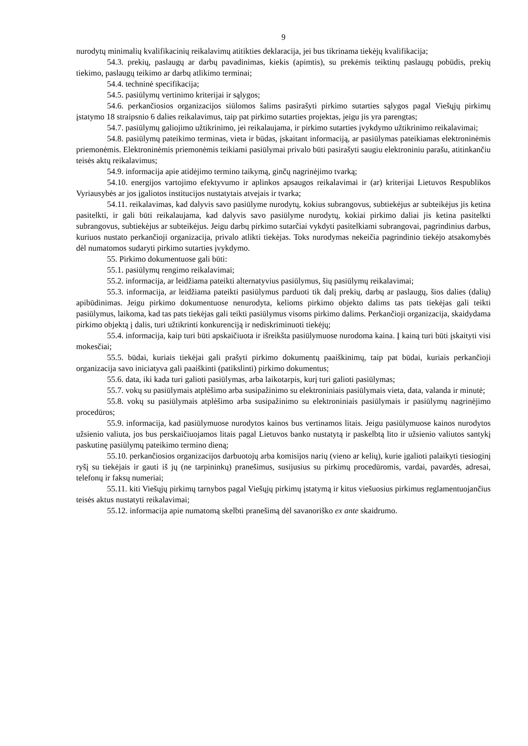9
nurodytų minimalių kvalifikacinių reikalavimų atitikties deklaracija, jei bus tikrinama tiekėjų kvalifikacija;
54.3. prekių, paslaugų ar darbų pavadinimas, kiekis (apimtis), su prekėmis teiktinų paslaugų pobūdis, prekių tiekimo, paslaugų teikimo ar darbų atlikimo terminai;
54.4. techninė specifikacija;
54.5. pasiūlymų vertinimo kriterijai ir sąlygos;
54.6. perkančiosios organizacijos siūlomos šalims pasirašyti pirkimo sutarties sąlygos pagal Viešųjų pirkimų įstatymo 18 straipsnio 6 dalies reikalavimus, taip pat pirkimo sutarties projektas, jeigu jis yra parengtas;
54.7. pasiūlymų galiojimo užtikrinimo, jei reikalaujama, ir pirkimo sutarties įvykdymo užtikrinimo reikalavimai;
54.8. pasiūlymų pateikimo terminas, vieta ir būdas, įskaitant informaciją, ar pasiūlymas pateikiamas elektroninėmis priemonėmis. Elektroninėmis priemonėmis teikiami pasiūlymai privalo būti pasirašyti saugiu elektroniniu parašu, atitinkančiu teisės aktų reikalavimus;
54.9. informacija apie atidėjimo termino taikymą, ginčų nagrinėjimo tvarką;
54.10. energijos vartojimo efektyvumo ir aplinkos apsaugos reikalavimai ir (ar) kriterijai Lietuvos Respublikos Vyriausybės ar jos įgaliotos institucijos nustatytais atvejais ir tvarka;
54.11. reikalavimas, kad dalyvis savo pasiūlyme nurodytų, kokius subrangovus, subtiekėjus ar subteikėjus jis ketina pasitelkti, ir gali būti reikalaujama, kad dalyvis savo pasiūlyme nurodytų, kokiai pirkimo daliai jis ketina pasitelkti subrangovus, subtiekėjus ar subteikėjus. Jeigu darbų pirkimo sutarčiai vykdyti pasitelkiami subrangovai, pagrindinius darbus, kuriuos nustato perkančioji organizacija, privalo atlikti tiekėjas. Toks nurodymas nekeičia pagrindinio tiekėjo atsakomybės dėl numatomos sudaryti pirkimo sutarties įvykdymo.
55. Pirkimo dokumentuose gali būti:
55.1. pasiūlymų rengimo reikalavimai;
55.2. informacija, ar leidžiama pateikti alternatyvius pasiūlymus, šių pasiūlymų reikalavimai;
55.3. informacija, ar leidžiama pateikti pasiūlymus parduoti tik dalį prekių, darbų ar paslaugų, šios dalies (dalių) apibūdinimas. Jeigu pirkimo dokumentuose nenurodyta, kelioms pirkimo objekto dalims tas pats tiekėjas gali teikti pasiūlymus, laikoma, kad tas pats tiekėjas gali teikti pasiūlymus visoms pirkimo dalims. Perkančioji organizacija, skaidydama pirkimo objektą į dalis, turi užtikrinti konkurenciją ir nediskriminuoti tiekėjų;
55.4. informacija, kaip turi būti apskaičiuota ir išreikšta pasiūlymuose nurodoma kaina. Į kainą turi būti įskaityti visi mokesčiai;
55.5. būdai, kuriais tiekėjai gali prašyti pirkimo dokumentų paaiškinimų, taip pat būdai, kuriais perkančioji organizacija savo iniciatyva gali paaiškinti (patikslinti) pirkimo dokumentus;
55.6. data, iki kada turi galioti pasiūlymas, arba laikotarpis, kurį turi galioti pasiūlymas;
55.7. vokų su pasiūlymais atplėšimo arba susipažinimo su elektroniniais pasiūlymais vieta, data, valanda ir minutė;
55.8. vokų su pasiūlymais atplėšimo arba susipažinimo su elektroniniais pasiūlymais ir pasiūlymų nagrinėjimo procedūros;
55.9. informacija, kad pasiūlymuose nurodytos kainos bus vertinamos litais. Jeigu pasiūlymuose kainos nurodytos užsienio valiuta, jos bus perskaičiuojamos litais pagal Lietuvos banko nustatytą ir paskelbtą lito ir užsienio valiutos santykį paskutinę pasiūlymų pateikimo termino dieną;
55.10. perkančiosios organizacijos darbuotojų arba komisijos narių (vieno ar kelių), kurie įgalioti palaikyti tiesioginį ryšį su tiekėjais ir gauti iš jų (ne tarpininkų) pranešimus, susijusius su pirkimų procedūromis, vardai, pavardės, adresai, telefonų ir faksų numeriai;
55.11. kiti Viešųjų pirkimų tarnybos pagal Viešųjų pirkimų įstatymą ir kitus viešuosius pirkimus reglamentuojančius teisės aktus nustatyti reikalavimai;
55.12. informacija apie numatomą skelbti pranešimą dėl savanoriško ex ante skaidrumo.